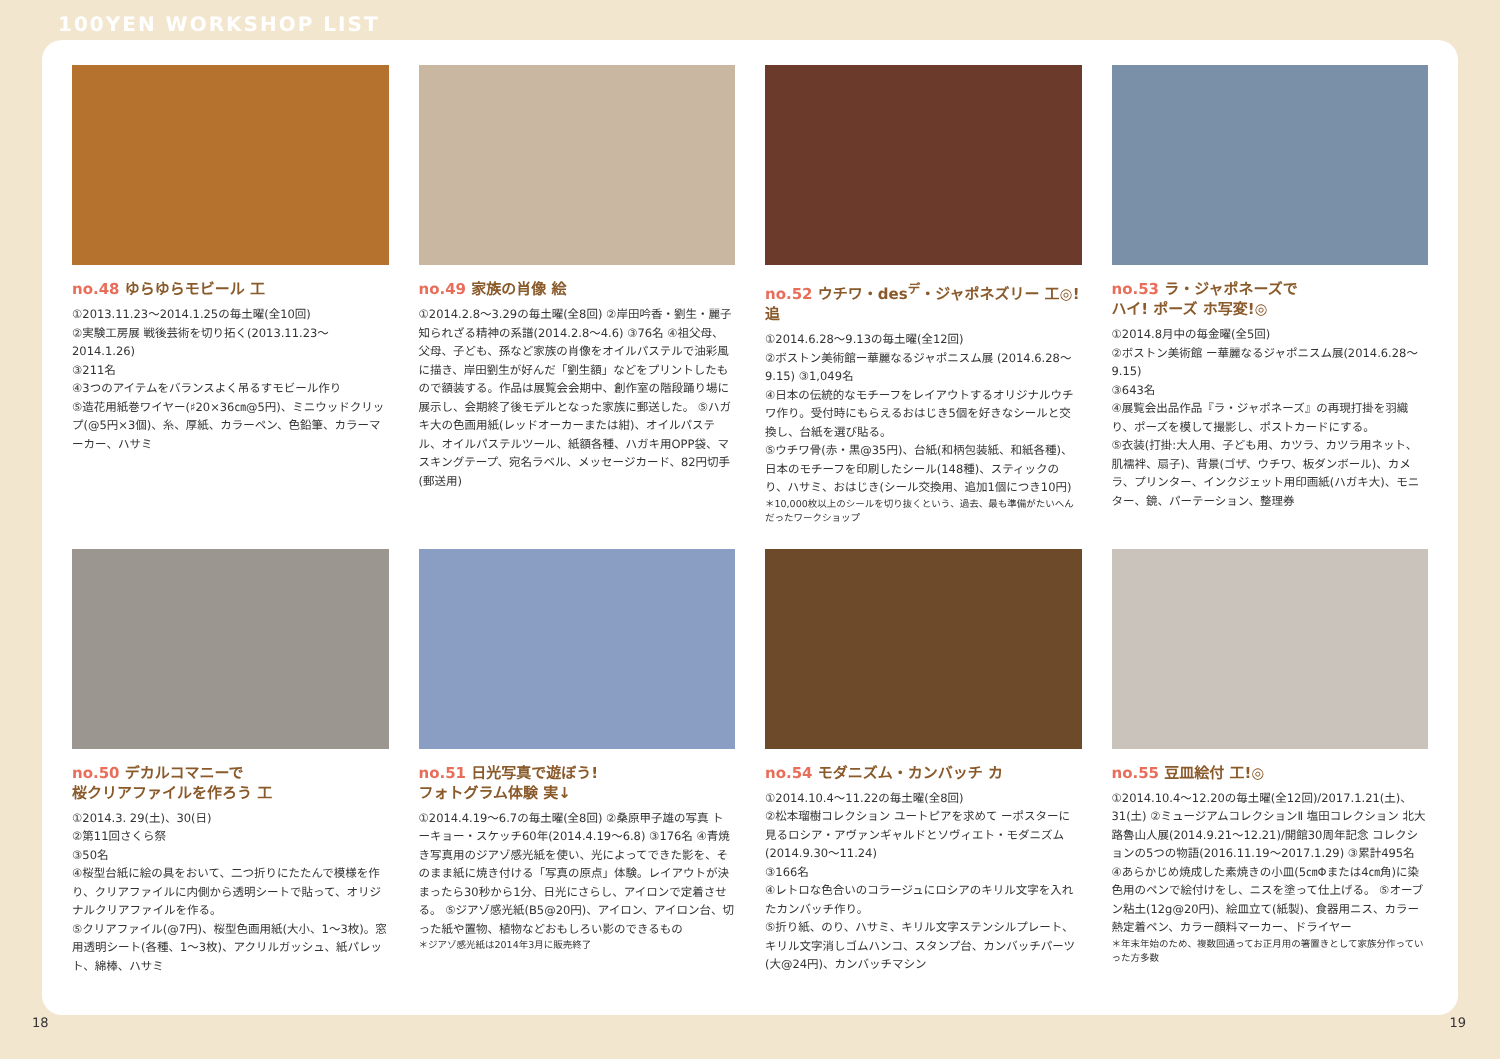100YEN WORKSHOP LIST
no.48 ゆらゆらモビール 工
①2013.11.23〜2014.1.25の毎土曜(全10回)
②実験工房展 戦後芸術を切り拓く(2013.11.23〜2014.1.26)
③211名
④3つのアイテムをバランスよく吊るすモビール作り
⑤造花用紙巻ワイヤー(♯20×36㎝@5円)、ミニウッドクリップ(@5円×3個)、糸、厚紙、カラーペン、色鉛筆、カラーマーカー、ハサミ
no.49 家族の肖像 絵
①2014.2.8〜3.29の毎土曜(全8回) ②岸田吟香・劉生・麗子 知られざる精神の系譜(2014.2.8〜4.6) ③76名 ④祖父母、父母、子ども、孫など家族の肖像をオイルパステルで油彩風に描き、岸田劉生が好んだ「劉生額」などをプリントしたもので額装する。作品は展覧会会期中、創作室の階段踊り場に展示し、会期終了後モデルとなった家族に郵送した。 ⑤ハガキ大の色画用紙(レッドオーカーまたは紺)、オイルパステル、オイルパステルツール、紙額各種、ハガキ用OPP袋、マスキングテープ、宛名ラベル、メッセージカード、82円切手(郵送用)
no.52 ウチワ・des<sup>デ</sup>・ジャポネズリー 工◎!追
①2014.6.28〜9.13の毎土曜(全12回)
②ボストン美術館ー華麗なるジャポニスム展 (2014.6.28〜9.15) ③1,049名
④日本の伝統的なモチーフをレイアウトするオリジナルウチワ作り。受付時にもらえるおはじき5個を好きなシールと交換し、台紙を選び貼る。
⑤ウチワ骨(赤・黒@35円)、台紙(和柄包装紙、和紙各種)、日本のモチーフを印刷したシール(148種)、スティックのり、ハサミ、おはじき(シール交換用、追加1個につき10円)
＊10,000枚以上のシールを切り抜くという、過去、最も準備がたいへんだったワークショップ
no.53 ラ・ジャポネーズで
ハイ! ポーズ ホ写変!◎
①2014.8月中の毎金曜(全5回)
②ボストン美術館 ー華麗なるジャポニスム展(2014.6.28〜9.15)
③643名
④展覧会出品作品『ラ・ジャポネーズ』の再現打掛を羽織り、ポーズを模して撮影し、ポストカードにする。
⑤衣装(打掛:大人用、子ども用、カツラ、カツラ用ネット、肌襦袢、扇子)、背景(ゴザ、ウチワ、板ダンボール)、カメラ、プリンター、インクジェット用印画紙(ハガキ大)、モニター、鏡、パーテーション、整理券
no.50 デカルコマニーで
桜クリアファイルを作ろう 工
①2014.3. 29(土)、30(日)
②第11回さくら祭
③50名
④桜型台紙に絵の具をおいて、二つ折りにたたんで模様を作り、クリアファイルに内側から透明シートで貼って、オリジナルクリアファイルを作る。
⑤クリアファイル(@7円)、桜型色画用紙(大小、1〜3枚)。窓用透明シート(各種、1〜3枚)、アクリルガッシュ、紙パレット、綿棒、ハサミ
no.51 日光写真で遊ぼう!
フォトグラム体験 実↓
①2014.4.19〜6.7の毎土曜(全8回) ②桑原甲子雄の写真 トーキョー・スケッチ60年(2014.4.19〜6.8) ③176名 ④青焼き写真用のジアゾ感光紙を使い、光によってできた影を、そのまま紙に焼き付ける「写真の原点」体験。レイアウトが決まったら30秒から1分、日光にさらし、アイロンで定着させる。 ⑤ジアゾ感光紙(B5@20円)、アイロン、アイロン台、切った紙や置物、植物などおもしろい影のできるもの
＊ジアゾ感光紙は2014年3月に販売終了
no.54 モダニズム・カンバッチ カ
①2014.10.4〜11.22の毎土曜(全8回)
②松本瑠樹コレクション ユートピアを求めて ーポスターに見るロシア・アヴァンギャルドとソヴィエト・モダニズム(2014.9.30〜11.24)
③166名
④レトロな色合いのコラージュにロシアのキリル文字を入れたカンバッチ作り。
⑤折り紙、のり、ハサミ、キリル文字ステンシルプレート、キリル文字消しゴムハンコ、スタンプ台、カンバッチパーツ(大@24円)、カンバッチマシン
no.55 豆皿絵付 工!◎
①2014.10.4〜12.20の毎土曜(全12回)/2017.1.21(土)、31(土) ②ミュージアムコレクションⅡ 塩田コレクション 北大路魯山人展(2014.9.21〜12.21)/開館30周年記念 コレクションの5つの物語(2016.11.19〜2017.1.29) ③累計495名 ④あらかじめ焼成した素焼きの小皿(5㎝Φまたは4㎝角)に染色用のペンで絵付けをし、ニスを塗って仕上げる。 ⑤オーブン粘土(12g@20円)、絵皿立て(紙製)、食器用ニス、カラー熱定着ペン、カラー顔料マーカー、ドライヤー
＊年末年始のため、複数回通ってお正月用の箸置きとして家族分作っていった方多数
18 19